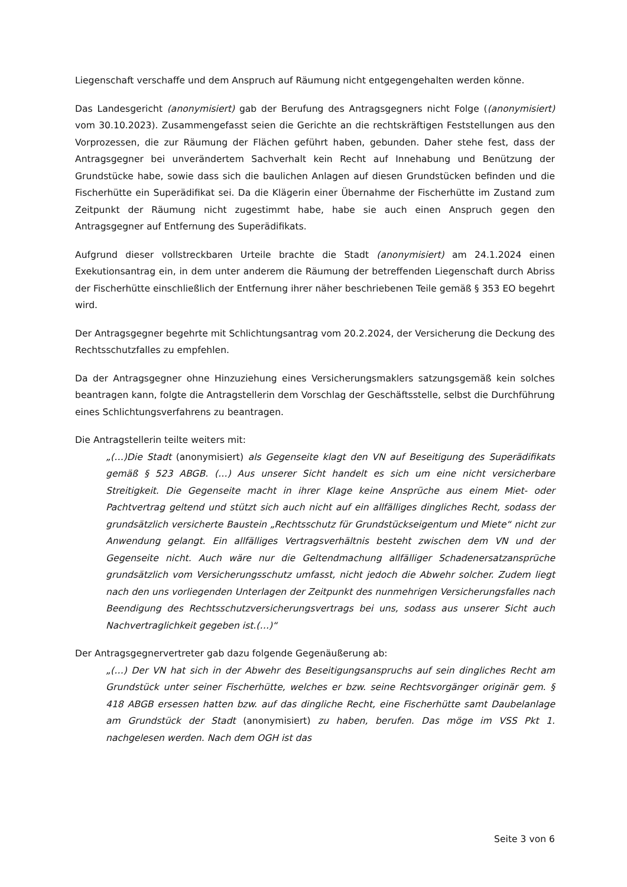Liegenschaft verschaffe und dem Anspruch auf Räumung nicht entgegengehalten werden könne.
Das Landesgericht (anonymisiert) gab der Berufung des Antragsgegners nicht Folge ((anonymisiert) vom 30.10.2023). Zusammengefasst seien die Gerichte an die rechtskräftigen Feststellungen aus den Vorprozessen, die zur Räumung der Flächen geführt haben, gebunden. Daher stehe fest, dass der Antragsgegner bei unverändertem Sachverhalt kein Recht auf Innehabung und Benützung der Grundstücke habe, sowie dass sich die baulichen Anlagen auf diesen Grundstücken befinden und die Fischerhütte ein Superädifikat sei. Da die Klägerin einer Übernahme der Fischerhütte im Zustand zum Zeitpunkt der Räumung nicht zugestimmt habe, habe sie auch einen Anspruch gegen den Antragsgegner auf Entfernung des Superädifikats.
Aufgrund dieser vollstreckbaren Urteile brachte die Stadt (anonymisiert) am 24.1.2024 einen Exekutionsantrag ein, in dem unter anderem die Räumung der betreffenden Liegenschaft durch Abriss der Fischerhütte einschließlich der Entfernung ihrer näher beschriebenen Teile gemäß § 353 EO begehrt wird.
Der Antragsgegner begehrte mit Schlichtungsantrag vom 20.2.2024, der Versicherung die Deckung des Rechtsschutzfalles zu empfehlen.
Da der Antragsgegner ohne Hinzuziehung eines Versicherungsmaklers satzungsgemäß kein solches beantragen kann, folgte die Antragstellerin dem Vorschlag der Geschäftsstelle, selbst die Durchführung eines Schlichtungsverfahrens zu beantragen.
Die Antragstellerin teilte weiters mit:
„(…)Die Stadt (anonymisiert) als Gegenseite klagt den VN auf Beseitigung des Superädifikats gemäß § 523 ABGB. (…) Aus unserer Sicht handelt es sich um eine nicht versicherbare Streitigkeit. Die Gegenseite macht in ihrer Klage keine Ansprüche aus einem Miet- oder Pachtvertrag geltend und stützt sich auch nicht auf ein allfälliges dingliches Recht, sodass der grundsätzlich versicherte Baustein „Rechtsschutz für Grundstückseigentum und Miete“ nicht zur Anwendung gelangt. Ein allfälliges Vertragsverhältnis besteht zwischen dem VN und der Gegenseite nicht. Auch wäre nur die Geltendmachung allfälliger Schadenersatzansprüche grundsätzlich vom Versicherungsschutz umfasst, nicht jedoch die Abwehr solcher. Zudem liegt nach den uns vorliegenden Unterlagen der Zeitpunkt des nunmehrigen Versicherungsfalles nach Beendigung des Rechtsschutzversicherungsvertrags bei uns, sodass aus unserer Sicht auch Nachvertraglichkeit gegeben ist.(…)“
Der Antragsgegnervertreter gab dazu folgende Gegenäußerung ab:
„(…) Der VN hat sich in der Abwehr des Beseitigungsanspruchs auf sein dingliches Recht am Grundstück unter seiner Fischerhütte, welches er bzw. seine Rechtsvorgänger originär gem. § 418 ABGB ersessen hatten bzw. auf das dingliche Recht, eine Fischerhütte samt Daubelanlage am Grundstück der Stadt (anonymisiert) zu haben, berufen. Das möge im VSS Pkt 1. nachgelesen werden. Nach dem OGH ist das
Seite 3 von 6